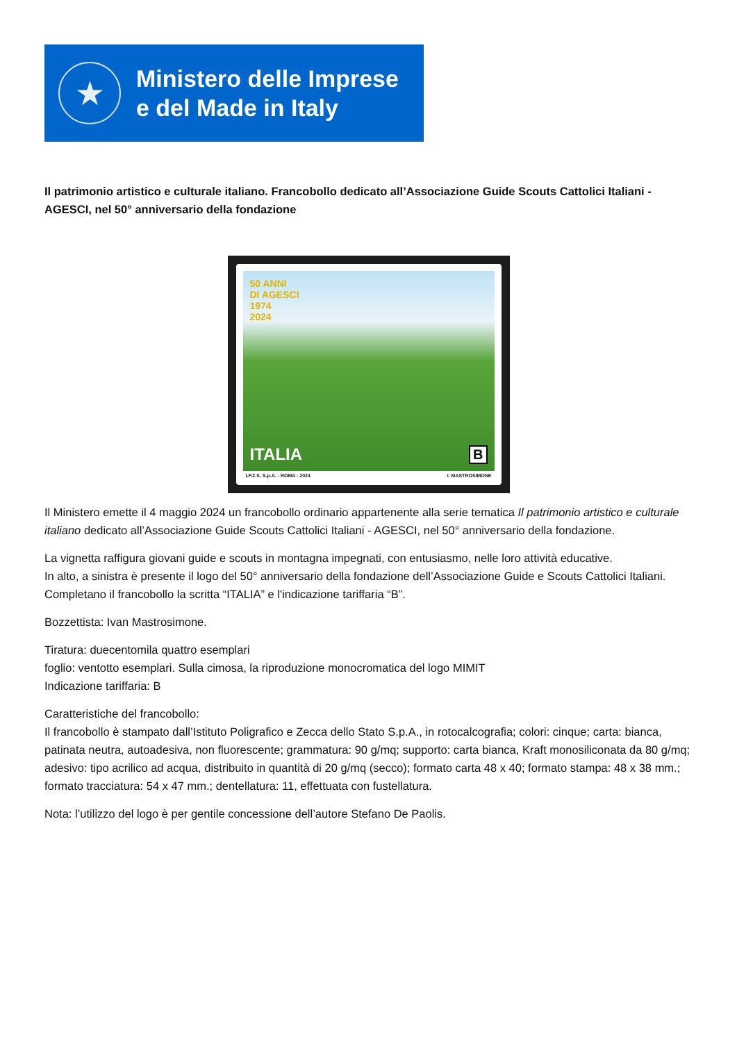★
Ministero delle Imprese
e del Made in Italy
Il patrimonio artistico e culturale italiano. Francobollo dedicato all’Associazione Guide Scouts Cattolici Italiani - AGESCI, nel 50° anniversario della fondazione
50 ANNI
DI AGESCI
1974
2024
ITALIA B
I.P.Z.S. S.p.A. - ROMA - 2024 I. MASTROSIMONE
Il Ministero emette il 4 maggio 2024 un francobollo ordinario appartenente alla serie tematica Il patrimonio artistico e culturale italiano dedicato all’Associazione Guide Scouts Cattolici Italiani - AGESCI, nel 50° anniversario della fondazione.
La vignetta raffigura giovani guide e scouts in montagna impegnati, con entusiasmo, nelle loro attività educative.
In alto, a sinistra è presente il logo del 50° anniversario della fondazione dell’Associazione Guide e Scouts Cattolici Italiani.
Completano il francobollo la scritta “ITALIA” e l'indicazione tariffaria “B”.
Bozzettista: Ivan Mastrosimone.
Tiratura: duecentomila quattro esemplari
foglio: ventotto esemplari. Sulla cimosa, la riproduzione monocromatica del logo MIMIT
Indicazione tariffaria: B
Caratteristiche del francobollo:
Il francobollo è stampato dall’Istituto Poligrafico e Zecca dello Stato S.p.A., in rotocalcografia; colori: cinque; carta: bianca, patinata neutra, autoadesiva, non fluorescente; grammatura: 90 g/mq; supporto: carta bianca, Kraft monosiliconata da 80 g/mq; adesivo: tipo acrilico ad acqua, distribuito in quantità di 20 g/mq (secco); formato carta 48 x 40; formato stampa: 48 x 38 mm.; formato tracciatura: 54 x 47 mm.; dentellatura: 11, effettuata con fustellatura.
Nota: l’utilizzo del logo è per gentile concessione dell’autore Stefano De Paolis.